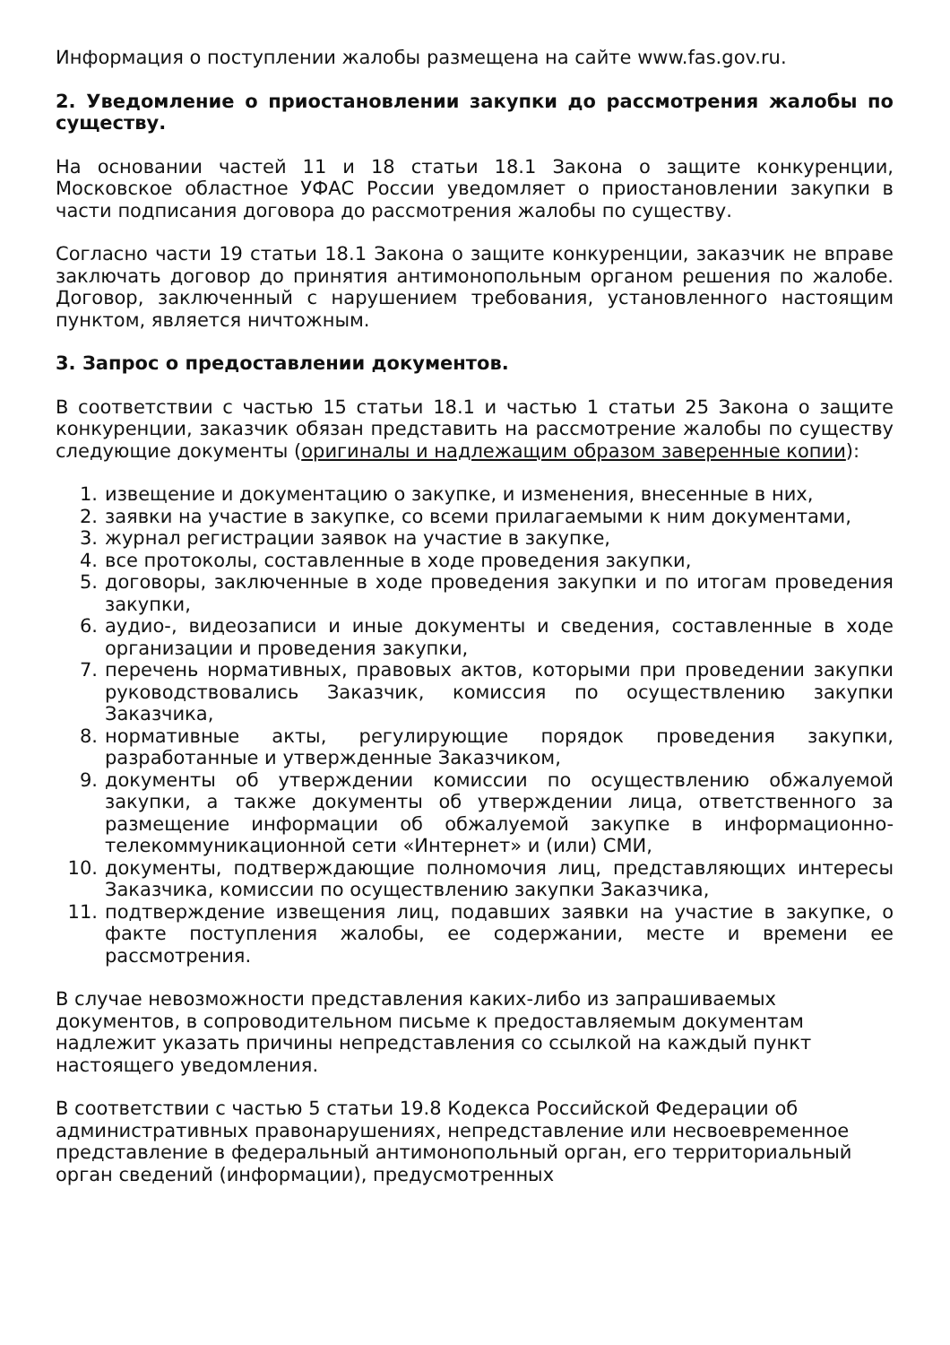Информация о поступлении жалобы размещена на сайте www.fas.gov.ru.
2. Уведомление о приостановлении закупки до рассмотрения жалобы по существу.
На основании частей 11 и 18 статьи 18.1 Закона о защите конкуренции, Московское областное УФАС России уведомляет о приостановлении закупки в части подписания договора до рассмотрения жалобы по существу.
Согласно части 19 статьи 18.1 Закона о защите конкуренции, заказчик не вправе заключать договор до принятия антимонопольным органом решения по жалобе. Договор, заключенный с нарушением требования, установленного настоящим пунктом, является ничтожным.
3. Запрос о предоставлении документов.
В соответствии с частью 15 статьи 18.1 и частью 1 статьи 25 Закона о защите конкуренции, заказчик обязан представить на рассмотрение жалобы по существу следующие документы (оригиналы и надлежащим образом заверенные копии):
1. извещение и документацию о закупке, и изменения, внесенные в них,
2. заявки на участие в закупке, со всеми прилагаемыми к ним документами,
3. журнал регистрации заявок на участие в закупке,
4. все протоколы, составленные в ходе проведения закупки,
5. договоры, заключенные в ходе проведения закупки и по итогам проведения закупки,
6. аудио-, видеозаписи и иные документы и сведения, составленные в ходе организации и проведения закупки,
7. перечень нормативных, правовых актов, которыми при проведении закупки руководствовались Заказчик, комиссия по осуществлению закупки Заказчика,
8. нормативные акты, регулирующие порядок проведения закупки, разработанные и утвержденные Заказчиком,
9. документы об утверждении комиссии по осуществлению обжалуемой закупки, а также документы об утверждении лица, ответственного за размещение информации об обжалуемой закупке в информационно-телекоммуникационной сети «Интернет» и (или) СМИ,
10. документы, подтверждающие полномочия лиц, представляющих интересы Заказчика, комиссии по осуществлению закупки Заказчика,
11. подтверждение извещения лиц, подавших заявки на участие в закупке, о факте поступления жалобы, ее содержании, месте и времени ее рассмотрения.
В случае невозможности представления каких-либо из запрашиваемых документов, в сопроводительном письме к предоставляемым документам надлежит указать причины непредставления со ссылкой на каждый пункт настоящего уведомления.
В соответствии с частью 5 статьи 19.8 Кодекса Российской Федерации об административных правонарушениях, непредставление или несвоевременное представление в федеральный антимонопольный орган, его территориальный орган сведений (информации), предусмотренных